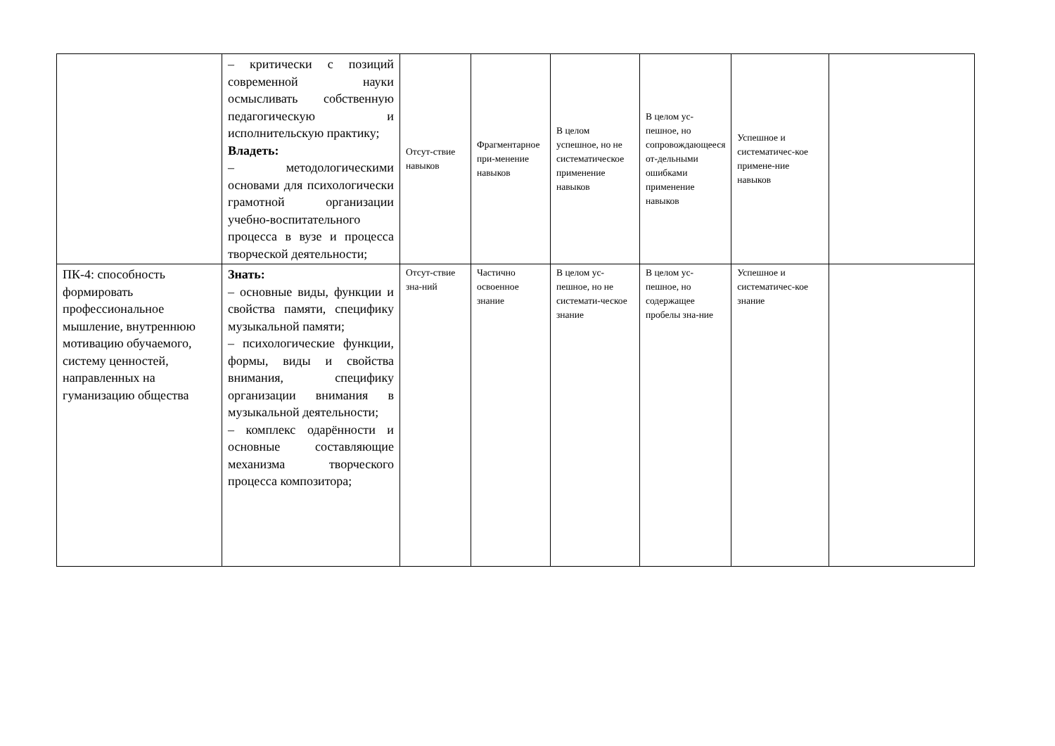| | – критически с позиций современной науки осмысливать собственную педагогическую и исполнительскую практику; Владеть: – методологическими основами для психологически грамотной организации учебно-воспитательного процесса в вузе и процесса творческой деятельности; | Отсут-ствие навыков | Фрагментарное при-менение навыков | В целом успешное, но не систематическое применение навыков | В целом ус-пешное, но сопровождающееся от-дельными ошибками применение навыков | Успешное и систематичес-кое примене-ние навыков | |
| ПК-4: способность формировать профессиональное мышление, внутреннюю мотивацию обучаемого, систему ценностей, направленных на гуманизацию общества | Знать: – основные виды, функции и свойства памяти, специфику музыкальной памяти; – психологические функции, формы, виды и свойства внимания, специфику организации внимания в музыкальной деятельности; – комплекс одарённости и основные составляющие механизма творческого процесса композитора; | Отсут-ствие зна-ний | Частично освоенное знание | В целом ус-пешное, но не системати-ческое знание | В целом ус-пешное, но содержащее пробелы зна-ние | Успешное и систематичес-кое знание | |